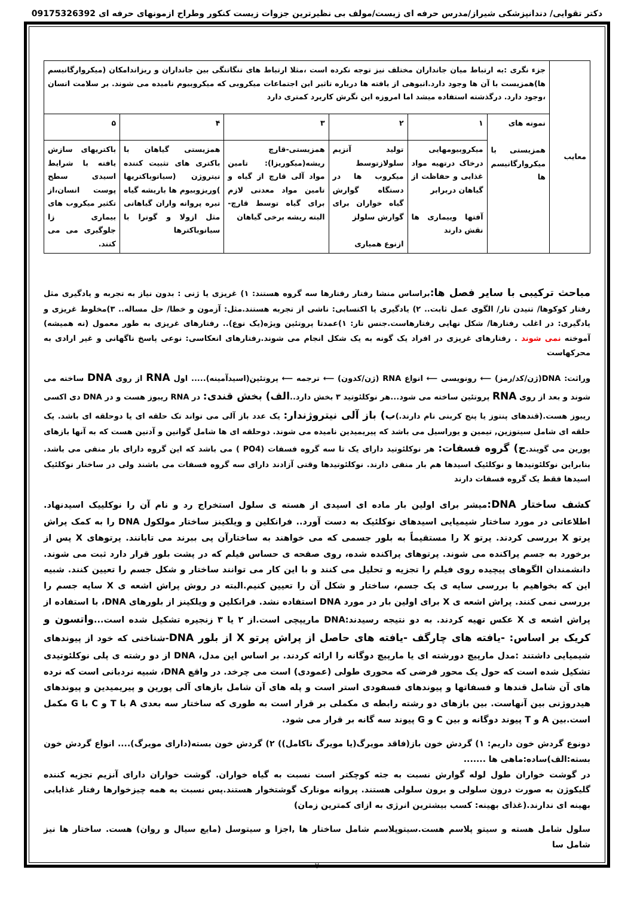دکتر تقوایی/ دندانپزشکی شیراز/مدرس حرفه ای زیست/مولف بی نظیرترین جزوات زیست کنکور وطراح ازمونهای حرفه ای 09175326392
| معایب | جزء نگری :به ارتباط میان جانداران مختلف نیز توجه نکرده است ،مثلا ارتباط های تنگاتنگی بین جانداران و ریزاندامکان (میکروارگانیسم ها)همزیست با آن ها وجود دارد.انبوهی از یافته ها درباره تاثیر این اجتماعات میکروبی که میکروبیوم نامیده می شوند. بر سلامت انسان ،وجود دارد. درگذشته استفاده میشد اما امروزه این نگرش کاربرد کمتری دارد | | | | | |
| | نمونه های همزیستی با میکروارگانیسم ها | ۱ | ۲ | ۳ | ۴ | ۵ |
| | | میکروبیومهایی درخاک درتهیه مواد غذایی و حفاظت از گیاهان دربرابر آفتها وبیماری ها نقش دارند | تولید آنزیم سلولازتوسط میکروب ها در دستگاه گوارش گیاه خواران برای گوارش سلولز ازنوع همیاری | همزیستی-قارچ ریشه(میکوریزا): تامین مواد آلی قارچ از گیاه و تامین مواد معدنی لازم برای گیاه توسط قارچ-البته ریشه برخی گیاهان | همزیستی گیاهان با باکتری های تثبیت کننده نیتروژن (سیانوباکتریها )وریزوبیوم ها باریشه گیاه تیره پروانه واران گیاهانی مثل ازولا و گونرا با سیانوباکترها | باکتریهای سازش یافته با شرایط اسیدی سطح پوست انسان،از تکثیر میکروب های بیماری زا جلوگیری می می کنند. |
مباحث ترکیبی با سایر فصل ها: براساس منشا رفتار رفتارها سه گروه هستند: ۱) غریزی یا ژنی : بدون نیاز به تجربه و یادگیری مثل رفتار کوکوها/ تنیدن تار/ الگوی عمل ثابت.. ۲) یادگیری یا اکتسابی: ناشی از تجربه هستند.مثل: آزمون و خطا/ حل مساله.. ۳)مخلوط غریزی و یادگیری: در اغلب رفتارها/ شکل نهایی رفتارهاست.جنس تار: ۱)عمدتا پروتئین ویژه(یک نوع).. رفتارهای غریزی به طور معمول (نه همیشه) آموخته نمی شوند . رفتارهای غریزی در افراد یک گونه به یک شکل انجام می شوند.رفتارهای انعکاسی: نوعی پاسخ ناگهانی و غیر ارادی به محرکهاست
وراثت: DNA(ژن/کد/رمز) ⟵ رونویسی ⟵ انواع RNA (ژن/کدون) ⟵ ترجمه ⟵ پروتئین(اسیدآمینه)..... اول RNA از روی DNA ساخته می شوند و بعد از روی RNA پروتئین ساخته می شود...هر نوکلئوتید ۳ بخش دارد..الف) بخش قندی: در RNA ریبوز هست و در DNA دی اکسی ریبوز هست.(قندهای پنتوز یا پنج کربنی نام دارند.)ب) باز آلی نیتروژندار: یک عدد باز آلی می تواند تک حلقه ای یا دوحلقه ای باشد. یک حلقه ای شامل سیتوزین, تیمین و یوراسیل می باشد که پیریمیدین نامیده می شوند. دوحلقه ای ها شامل گوانین و آدنین هست که به آنها بازهای پورین می گویند.ج) گروه فسفات: هر نوکلئوتید دارای یک تا سه گروه فسفات (PO4 ) می باشد که این گروه دارای بار منفی می باشد. بنابراین نوکلئوتیدها و نوکلئیک اسیدها هم بار منفی دارند. نوکلئوتیدها وقتی آزادند دارای سه گروه فسفات می باشند ولی در ساختار نوکلئیک اسیدها فقط یک گروه فسفات دارند
کشف ساختار DNA: میشر برای اولین بار ماده ای اسیدی از هسته ی سلول استخراج رد و نام آن را نوکلییک اسیدنهاد. اطلاعاتی در مورد ساختار شیمیایی اسیدهای نوکلئیک به دست آورد.. فرانکلین و ویلکینز ساختار مولکول DNA را به کمک پراش پرتو X بررسی کردند. پرتو X را مستقیماً به بلور جسمی که می خواهند به ساختارآن پی ببرند می تابانند. پرتوهای X پس از برخورد به جسم پراکنده می شوند. پرتوهای پراکنده شده، روی صفحه ی حساس فیلم که در پشت بلور قرار دارد ثبت می شوند. دانشمندان الگوهای پیچیده روی فیلم را تجزیه و تحلیل می کنند و با این کار می توانند ساختار و شکل جسم را تعیین کنند. شبیه این که بخواهیم با بررسی سایه ی یک جسم، ساختار و شکل آن را تعیین کنیم.البته در روش پراش اشعه ی X سایه جسم را بررسی نمی کنند. پراش اشعه ی X برای اولین بار در مورد DNA استفاده نشد. فرانکلین و ویلکینز از بلورهای DNA، با استفاده از پراش اشعه ی X عکس تهیه کردند. به دو نتیجه رسیدند:DNA ماریپچی است.از ۲ یا ۳ زنجیره تشکیل شده است...واتسون و کریک بر اساس: -یافته های چارگف -یافته های حاصل از پراش پرتو X از بلور DNA-شناختی که خود از پیوندهای شیمیایی داشتند :مدل مارپیچ دورشته ای یا مارپیچ دوگانه را ارائه کردند. بر اساس این مدل، DNA از دو رشته ی پلی نوکلئوتیدی تشکیل شده است که حول یک محور فرضی که محوری طولی (عمودی) است می چرخد. در واقع DNA، شبیه نردبانی است که نرده های آن شامل قندها و فسفاتها و پیوندهای فسفودی استر است و پله های آن شامل بازهای آلی پورین و پیریمیدین و پیوندهای هیدروژنی بین آنهاست. بین بازهای دو رشته رابطه ی مکملی بر قرار است به طوری که ساختار سه بعدی A با T و C با G مکمل است.بین A و T پیوند دوگانه و بین C و G پیوند سه گانه بر قرار می شود.
دونوع گردش خون داریم: ۱) گردش خون باز(فاقد مویرگ(یا مویرگ ناکامل)) ۲) گردش خون بسته(دارای مویرگ).... انواع گردش خون بسته:الف)ساده:ماهی ها .......
در گوشت خواران طول لوله گوارش نسبت به جثه کوچکتر است نسبت به گیاه خواران. گوشت خواران دارای آنزیم تجزیه کننده گلیکوژن به صورت درون سلولی و برون سلولی هستند. پروانه مونارک گوشتخوار هستند.پس نسبت به همه چیزخوارها رفتار غذایابی بهینه ای ندارند.(غذای بهینه: کسب بیشترین انرژی به ازای کمترین زمان)
سلول شامل هسته و سیتو پلاسم هست.سیتوپلاسم شامل ساختار ها ,اجزا و سیتوسل (مایع سیال و روان) هست. ساختار ها نیز شامل سا
۷